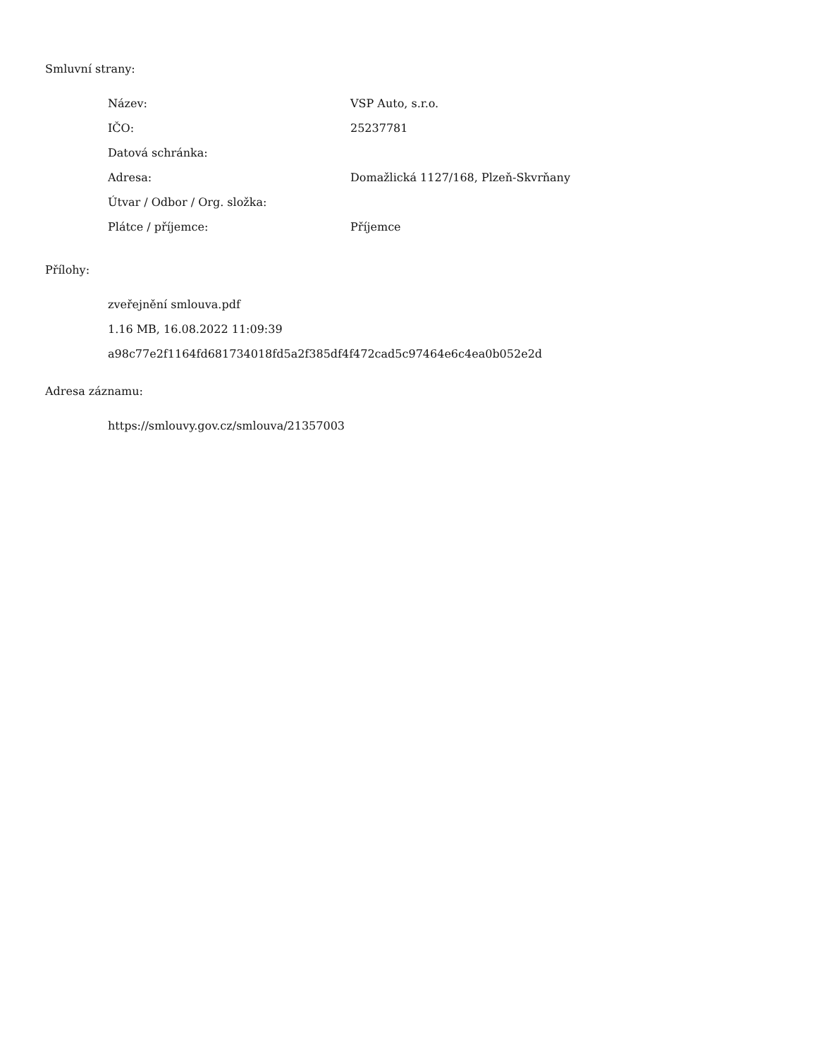Smluvní strany:
| Název: | VSP Auto, s.r.o. |
| IČO: | 25237781 |
| Datová schránka: | |
| Adresa: | Domažlická 1127/168, Plzeň-Skvrňany |
| Útvar / Odbor / Org. složka: | |
| Plátce / příjemce: | Příjemce |
Přílohy:
zveřejnění smlouva.pdf
1.16 MB, 16.08.2022 11:09:39
a98c77e2f1164fd681734018fd5a2f385df4f472cad5c97464e6c4ea0b052e2d
Adresa záznamu:
https://smlouvy.gov.cz/smlouva/21357003